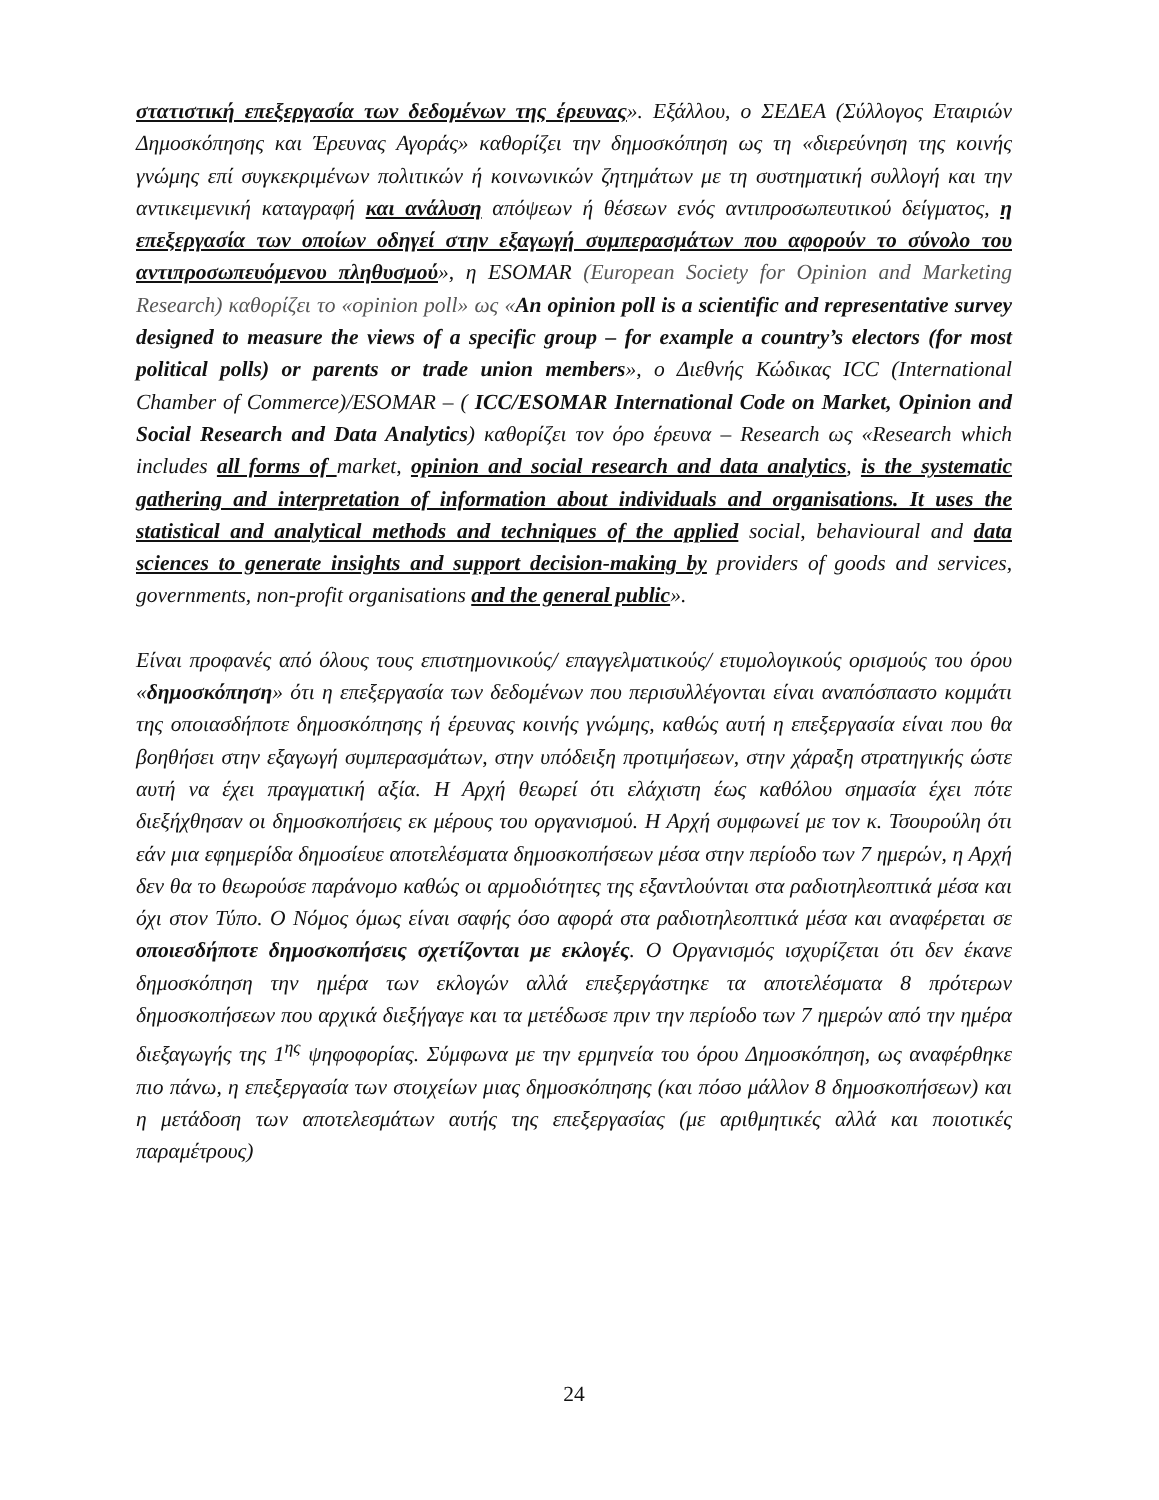στατιστική επεξεργασία των δεδομένων της έρευνας». Εξάλλου, ο ΣΕΔΕΑ (Σύλλογος Εταιριών Δημοσκόπησης και Έρευνας Αγοράς» καθορίζει την δημοσκόπηση ως τη «διερεύνηση της κοινής γνώμης επί συγκεκριμένων πολιτικών ή κοινωνικών ζητημάτων με τη συστηματική συλλογή και την αντικειμενική καταγραφή και ανάλυση απόψεων ή θέσεων ενός αντιπροσωπευτικού δείγματος, η επεξεργασία των οποίων οδηγεί στην εξαγωγή συμπερασμάτων που αφορούν το σύνολο του αντιπροσωπευόμενου πληθυσμού», η ESOMAR (European Society for Opinion and Marketing Research) καθορίζει το «opinion poll» ως «An opinion poll is a scientific and representative survey designed to measure the views of a specific group – for example a country’s electors (for most political polls) or parents or trade union members», ο Διεθνής Κώδικας ICC (International Chamber of Commerce)/ESOMAR – ( ICC/ESOMAR International Code on Market, Opinion and Social Research and Data Analytics) καθορίζει τον όρο έρευνα – Research ως «Research which includes all forms of market, opinion and social research and data analytics, is the systematic gathering and interpretation of information about individuals and organisations. It uses the statistical and analytical methods and techniques of the applied social, behavioural and data sciences to generate insights and support decision-making by providers of goods and services, governments, non-profit organisations and the general public».
Είναι προφανές από όλους τους επιστημονικούς/ επαγγελματικούς/ ετυμολογικούς ορισμούς του όρου «δημοσκόπηση» ότι η επεξεργασία των δεδομένων που περισυλλέγονται είναι αναπόσπαστο κομμάτι της οποιασδήποτε δημοσκόπησης ή έρευνας κοινής γνώμης, καθώς αυτή η επεξεργασία είναι που θα βοηθήσει στην εξαγωγή συμπερασμάτων, στην υπόδειξη προτιμήσεων, στην χάραξη στρατηγικής ώστε αυτή να έχει πραγματική αξία. Η Αρχή θεωρεί ότι ελάχιστη έως καθόλου σημασία έχει πότε διεξήχθησαν οι δημοσκοπήσεις εκ μέρους του οργανισμού. Η Αρχή συμφωνεί με τον κ. Τσουρούλη ότι εάν μια εφημερίδα δημοσίευε αποτελέσματα δημοσκοπήσεων μέσα στην περίοδο των 7 ημερών, η Αρχή δεν θα το θεωρούσε παράνομο καθώς οι αρμοδιότητες της εξαντλούνται στα ραδιοτηλεοπτικά μέσα και όχι στον Τύπο. Ο Νόμος όμως είναι σαφής όσο αφορά στα ραδιοτηλεοπτικά μέσα και αναφέρεται σε οποιεσδήποτε δημοσκοπήσεις σχετίζονται με εκλογές. Ο Οργανισμός ισχυρίζεται ότι δεν έκανε δημοσκόπηση την ημέρα των εκλογών αλλά επεξεργάστηκε τα αποτελέσματα 8 πρότερων δημοσκοπήσεων που αρχικά διεξήγαγε και τα μετέδωσε πριν την περίοδο των 7 ημερών από την ημέρα διεξαγωγής της 1<sup>ης</sup> ψηφοφορίας. Σύμφωνα με την ερμηνεία του όρου Δημοσκόπηση, ως αναφέρθηκε πιο πάνω, η επεξεργασία των στοιχείων μιας δημοσκόπησης (και πόσο μάλλον 8 δημοσκοπήσεων) και η μετάδοση των αποτελεσμάτων αυτής της επεξεργασίας (με αριθμητικές αλλά και ποιοτικές παραμέτρους)
24